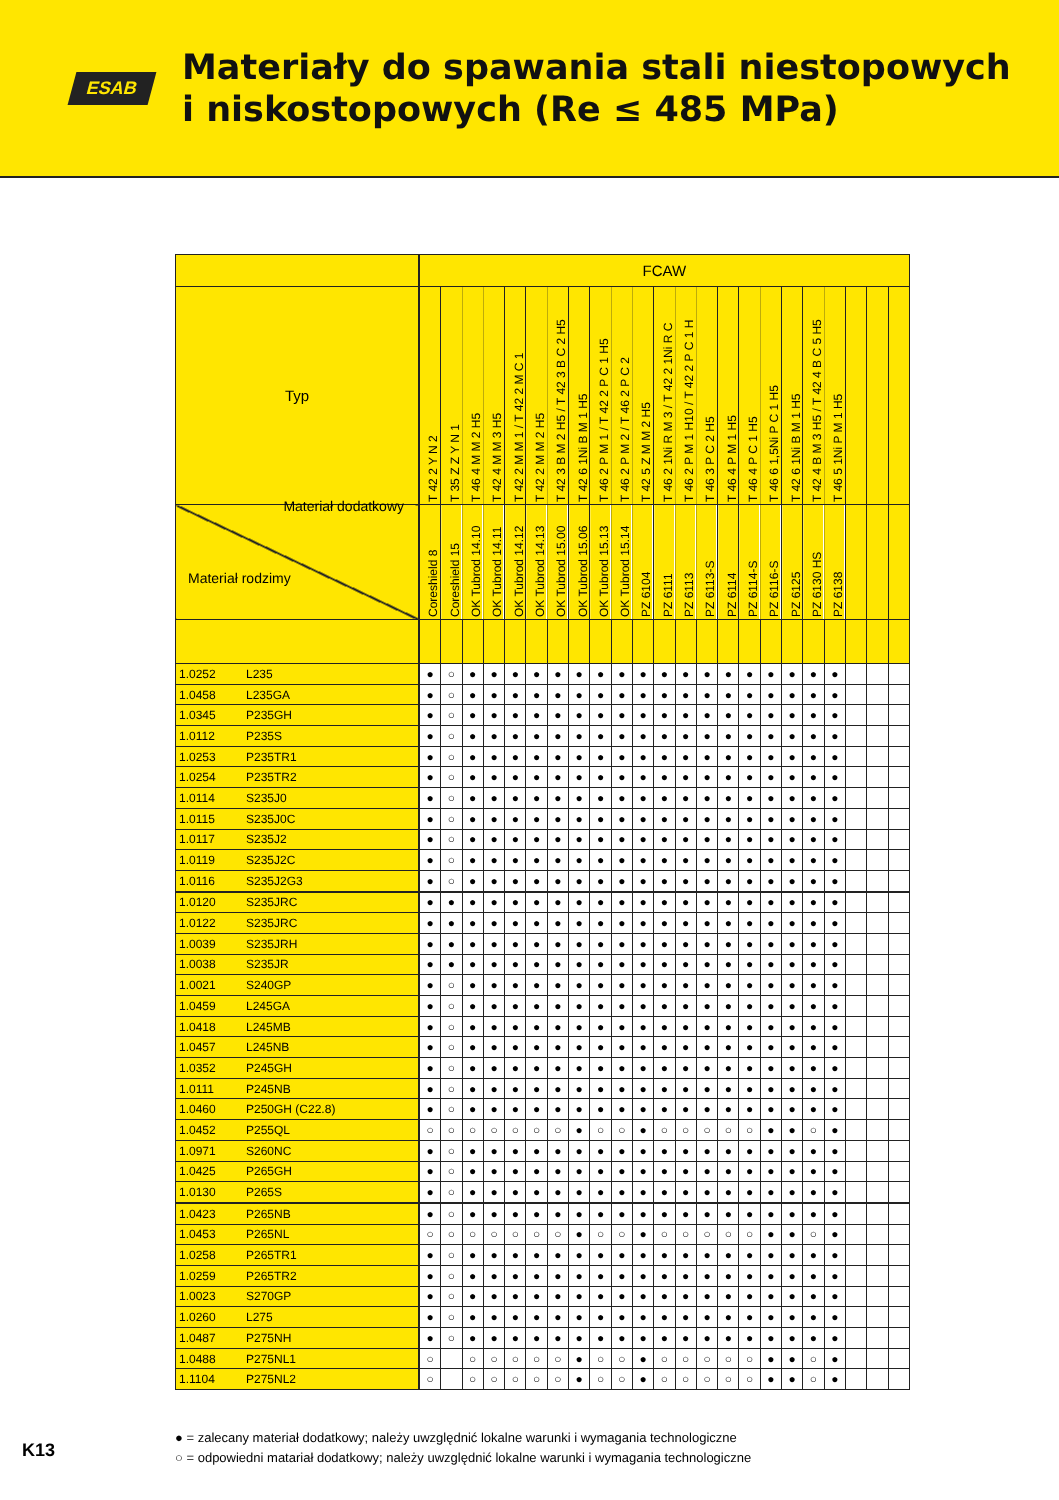ESAB
Materiały do spawania stali niestopowych
i niskostopowych (Re ≤ 485 MPa)
| | | FCAW | | | | | | | | | | | | | | | | | | | | | | |
| --- | --- | --- | --- | --- | --- | --- | --- | --- | --- | --- | --- | --- | --- | --- | --- | --- | --- | --- | --- | --- | --- | --- | --- | --- |
| Typ | | T 42 2 Y N 2 | T 35 Z Z Y N 1 | T 46 4 M M 2 H5 | T 42 4 M M 3 H5 | T 42 2 M M 1 / T 42 2 M C 1 | T 42 2 M M 2 H5 | T 42 3 B M 2 H5 / T 42 3 B C 2 H5 | T 42 6 1Ni B M 1 H5 | T 46 2 P M 1 / T 42 2 P C 1 H5 | T 46 2 P M 2 / T 46 2 P C 2 | T 42 5 Z M M 2 H5 | T 46 2 1Ni R M 3 / T 42 2 1Ni R C | T 46 2 P M 1 H10 / T 42 2 P C 1 H | T 46 3 P C 2 H5 | T 46 4 P M 1 H5 | T 46 4 P C 1 H5 | T 46 6 1,5Ni P C 1 H5 | T 42 6 1Ni B M 1 H5 | T 42 4 B M 3 H5 / T 42 4 B C 5 H5 | T 46 5 1Ni P M 1 H5 | | | |
| Materiał dodatkowy Materiał rodzimy | | Coreshield 8 | Coreshield 15 | OK Tubrod 14.10 | OK Tubrod 14.11 | OK Tubrod 14.12 | OK Tubrod 14.13 | OK Tubrod 15.00 | OK Tubrod 15.06 | OK Tubrod 15.13 | OK Tubrod 15.14 | PZ 6104 | PZ 6111 | PZ 6113 | PZ 6113-S | PZ 6114 | PZ 6114-S | PZ 6116-S | PZ 6125 | PZ 6130 HS | PZ 6138 | | | |
| 1.0252 | L235 | ● | ○ | ● | ● | ● | ● | ● | ● | ● | ● | ● | ● | ● | ● | ● | ● | ● | ● | ● | ● | | | |
| 1.0458 | L235GA | ● | ○ | ● | ● | ● | ● | ● | ● | ● | ● | ● | ● | ● | ● | ● | ● | ● | ● | ● | ● | | | |
| 1.0345 | P235GH | ● | ○ | ● | ● | ● | ● | ● | ● | ● | ● | ● | ● | ● | ● | ● | ● | ● | ● | ● | ● | | | |
| 1.0112 | P235S | ● | ○ | ● | ● | ● | ● | ● | ● | ● | ● | ● | ● | ● | ● | ● | ● | ● | ● | ● | ● | | | |
| 1.0253 | P235TR1 | ● | ○ | ● | ● | ● | ● | ● | ● | ● | ● | ● | ● | ● | ● | ● | ● | ● | ● | ● | ● | | | |
| 1.0254 | P235TR2 | ● | ○ | ● | ● | ● | ● | ● | ● | ● | ● | ● | ● | ● | ● | ● | ● | ● | ● | ● | ● | | | |
| 1.0114 | S235J0 | ● | ○ | ● | ● | ● | ● | ● | ● | ● | ● | ● | ● | ● | ● | ● | ● | ● | ● | ● | ● | | | |
| 1.0115 | S235J0C | ● | ○ | ● | ● | ● | ● | ● | ● | ● | ● | ● | ● | ● | ● | ● | ● | ● | ● | ● | ● | | | |
| 1.0117 | S235J2 | ● | ○ | ● | ● | ● | ● | ● | ● | ● | ● | ● | ● | ● | ● | ● | ● | ● | ● | ● | ● | | | |
| 1.0119 | S235J2C | ● | ○ | ● | ● | ● | ● | ● | ● | ● | ● | ● | ● | ● | ● | ● | ● | ● | ● | ● | ● | | | |
| 1.0116 | S235J2G3 | ● | ○ | ● | ● | ● | ● | ● | ● | ● | ● | ● | ● | ● | ● | ● | ● | ● | ● | ● | ● | | | |
| 1.0120 | S235JRC | ● | ● | ● | ● | ● | ● | ● | ● | ● | ● | ● | ● | ● | ● | ● | ● | ● | ● | ● | ● | | | |
| 1.0122 | S235JRC | ● | ● | ● | ● | ● | ● | ● | ● | ● | ● | ● | ● | ● | ● | ● | ● | ● | ● | ● | ● | | | |
| 1.0039 | S235JRH | ● | ● | ● | ● | ● | ● | ● | ● | ● | ● | ● | ● | ● | ● | ● | ● | ● | ● | ● | ● | | | |
| 1.0038 | S235JR | ● | ● | ● | ● | ● | ● | ● | ● | ● | ● | ● | ● | ● | ● | ● | ● | ● | ● | ● | ● | | | |
| 1.0021 | S240GP | ● | ○ | ● | ● | ● | ● | ● | ● | ● | ● | ● | ● | ● | ● | ● | ● | ● | ● | ● | ● | | | |
| 1.0459 | L245GA | ● | ○ | ● | ● | ● | ● | ● | ● | ● | ● | ● | ● | ● | ● | ● | ● | ● | ● | ● | ● | | | |
| 1.0418 | L245MB | ● | ○ | ● | ● | ● | ● | ● | ● | ● | ● | ● | ● | ● | ● | ● | ● | ● | ● | ● | ● | | | |
| 1.0457 | L245NB | ● | ○ | ● | ● | ● | ● | ● | ● | ● | ● | ● | ● | ● | ● | ● | ● | ● | ● | ● | ● | | | |
| 1.0352 | P245GH | ● | ○ | ● | ● | ● | ● | ● | ● | ● | ● | ● | ● | ● | ● | ● | ● | ● | ● | ● | ● | | | |
| 1.0111 | P245NB | ● | ○ | ● | ● | ● | ● | ● | ● | ● | ● | ● | ● | ● | ● | ● | ● | ● | ● | ● | ● | | | |
| 1.0460 | P250GH (C22.8) | ● | ○ | ● | ● | ● | ● | ● | ● | ● | ● | ● | ● | ● | ● | ● | ● | ● | ● | ● | ● | | | |
| 1.0452 | P255QL | ○ | ○ | ○ | ○ | ○ | ○ | ○ | ● | ○ | ○ | ● | ○ | ○ | ○ | ○ | ○ | ● | ● | ○ | ● | | | |
| 1.0971 | S260NC | ● | ○ | ● | ● | ● | ● | ● | ● | ● | ● | ● | ● | ● | ● | ● | ● | ● | ● | ● | ● | | | |
| 1.0425 | P265GH | ● | ○ | ● | ● | ● | ● | ● | ● | ● | ● | ● | ● | ● | ● | ● | ● | ● | ● | ● | ● | | | |
| 1.0130 | P265S | ● | ○ | ● | ● | ● | ● | ● | ● | ● | ● | ● | ● | ● | ● | ● | ● | ● | ● | ● | ● | | | |
| 1.0423 | P265NB | ● | ○ | ● | ● | ● | ● | ● | ● | ● | ● | ● | ● | ● | ● | ● | ● | ● | ● | ● | ● | | | |
| 1.0453 | P265NL | ○ | ○ | ○ | ○ | ○ | ○ | ○ | ● | ○ | ○ | ● | ○ | ○ | ○ | ○ | ○ | ● | ● | ○ | ● | | | |
| 1.0258 | P265TR1 | ● | ○ | ● | ● | ● | ● | ● | ● | ● | ● | ● | ● | ● | ● | ● | ● | ● | ● | ● | ● | | | |
| 1.0259 | P265TR2 | ● | ○ | ● | ● | ● | ● | ● | ● | ● | ● | ● | ● | ● | ● | ● | ● | ● | ● | ● | ● | | | |
| 1.0023 | S270GP | ● | ○ | ● | ● | ● | ● | ● | ● | ● | ● | ● | ● | ● | ● | ● | ● | ● | ● | ● | ● | | | |
| 1.0260 | L275 | ● | ○ | ● | ● | ● | ● | ● | ● | ● | ● | ● | ● | ● | ● | ● | ● | ● | ● | ● | ● | | | |
| 1.0487 | P275NH | ● | ○ | ● | ● | ● | ● | ● | ● | ● | ● | ● | ● | ● | ● | ● | ● | ● | ● | ● | ● | | | |
| 1.0488 | P275NL1 | ○ | | ○ | ○ | ○ | ○ | ○ | ● | ○ | ○ | ● | ○ | ○ | ○ | ○ | ○ | ● | ● | ○ | ● | | | |
| 1.1104 | P275NL2 | ○ | | ○ | ○ | ○ | ○ | ○ | ● | ○ | ○ | ● | ○ | ○ | ○ | ○ | ○ | ● | ● | ○ | ● | | | |
● = zalecany materiał dodatkowy; należy uwzględnić lokalne warunki i wymagania technologiczne
○ = odpowiedni matariał dodatkowy; należy uwzględnić lokalne warunki i wymagania technologiczne
K13